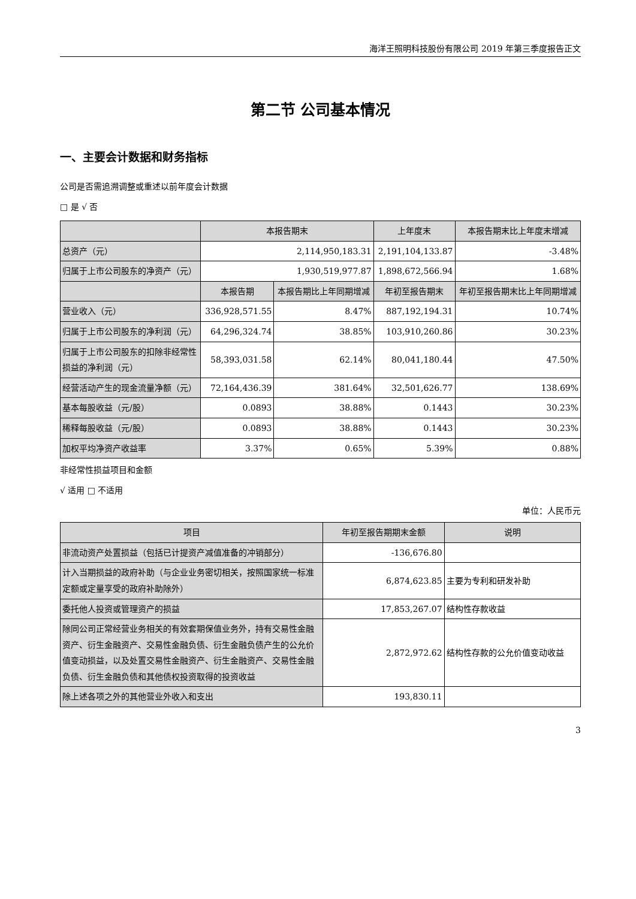海洋王照明科技股份有限公司 2019 年第三季度报告正文
第二节 公司基本情况
一、主要会计数据和财务指标
公司是否需追溯调整或重述以前年度会计数据
□ 是 √ 否
| | 本报告期末 | | 上年度末 | 本报告期末比上年度末增减 |
| --- | --- | --- | --- | --- |
| 总资产（元） | 2,114,950,183.31 | | 2,191,104,133.87 | -3.48% |
| 归属于上市公司股东的净资产（元） | 1,930,519,977.87 | | 1,898,672,566.94 | 1.68% |
| | 本报告期 | 本报告期比上年同期增减 | 年初至报告期末 | 年初至报告期末比上年同期增减 |
| 营业收入（元） | 336,928,571.55 | 8.47% | 887,192,194.31 | 10.74% |
| 归属于上市公司股东的净利润（元） | 64,296,324.74 | 38.85% | 103,910,260.86 | 30.23% |
| 归属于上市公司股东的扣除非经常性损益的净利润（元） | 58,393,031.58 | 62.14% | 80,041,180.44 | 47.50% |
| 经营活动产生的现金流量净额（元） | 72,164,436.39 | 381.64% | 32,501,626.77 | 138.69% |
| 基本每股收益（元/股） | 0.0893 | 38.88% | 0.1443 | 30.23% |
| 稀释每股收益（元/股） | 0.0893 | 38.88% | 0.1443 | 30.23% |
| 加权平均净资产收益率 | 3.37% | 0.65% | 5.39% | 0.88% |
非经常性损益项目和金额
√ 适用 □ 不适用
单位：人民币元
| 项目 | 年初至报告期期末金额 | 说明 |
| --- | --- | --- |
| 非流动资产处置损益（包括已计提资产减值准备的冲销部分） | -136,676.80 | |
| 计入当期损益的政府补助（与企业业务密切相关，按照国家统一标准定额或定量享受的政府补助除外） | 6,874,623.85 | 主要为专利和研发补助 |
| 委托他人投资或管理资产的损益 | 17,853,267.07 | 结构性存款收益 |
| 除同公司正常经营业务相关的有效套期保值业务外，持有交易性金融资产、衍生金融资产、交易性金融负债、衍生金融负债产生的公允价值变动损益，以及处置交易性金融资产、衍生金融资产、交易性金融负债、衍生金融负债和其他债权投资取得的投资收益 | 2,872,972.62 | 结构性存款的公允价值变动收益 |
| 除上述各项之外的其他营业外收入和支出 | 193,830.11 | |
3